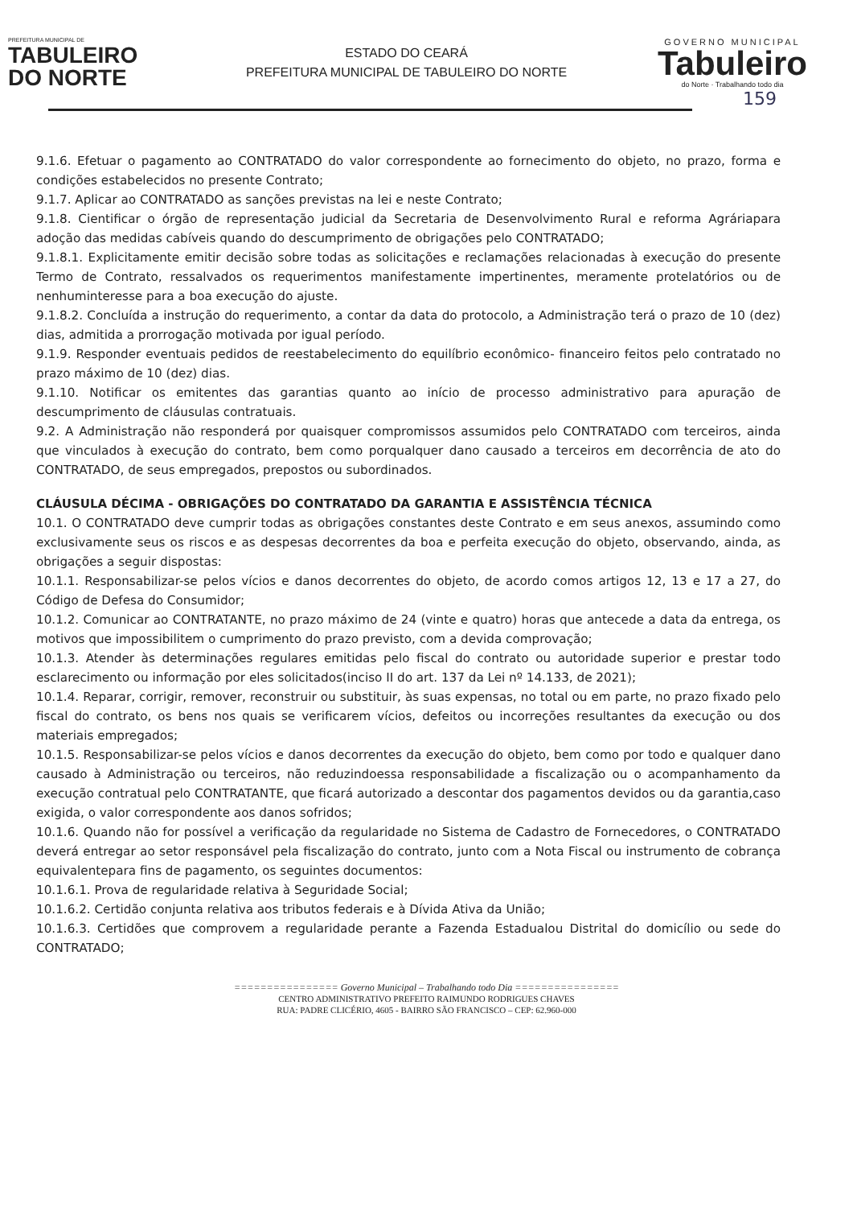PREFEITURA MUNICIPAL DE
TABULEIRO
DO NORTE
ESTADO DO CEARÁ
PREFEITURA MUNICIPAL DE TABULEIRO DO NORTE
GOVERNO MUNICIPAL
Tabuleiro
do Norte · Trabalhando todo dia
159
9.1.6. Efetuar o pagamento ao CONTRATADO do valor correspondente ao fornecimento do objeto, no prazo, forma e condições estabelecidos no presente Contrato;
9.1.7. Aplicar ao CONTRATADO as sanções previstas na lei e neste Contrato;
9.1.8. Cientificar o órgão de representação judicial da Secretaria de Desenvolvimento Rural e reforma Agráriapara adoção das medidas cabíveis quando do descumprimento de obrigações pelo CONTRATADO;
9.1.8.1. Explicitamente emitir decisão sobre todas as solicitações e reclamações relacionadas à execução do presente Termo de Contrato, ressalvados os requerimentos manifestamente impertinentes, meramente protelatórios ou de nenhuminteresse para a boa execução do ajuste.
9.1.8.2. Concluída a instrução do requerimento, a contar da data do protocolo, a Administração terá o prazo de 10 (dez) dias, admitida a prorrogação motivada por igual período.
9.1.9. Responder eventuais pedidos de reestabelecimento do equilíbrio econômico- financeiro feitos pelo contratado no prazo máximo de 10 (dez) dias.
9.1.10. Notificar os emitentes das garantias quanto ao início de processo administrativo para apuração de descumprimento de cláusulas contratuais.
9.2. A Administração não responderá por quaisquer compromissos assumidos pelo CONTRATADO com terceiros, ainda que vinculados à execução do contrato, bem como porqualquer dano causado a terceiros em decorrência de ato do CONTRATADO, de seus empregados, prepostos ou subordinados.
CLÁUSULA DÉCIMA - OBRIGAÇÕES DO CONTRATADO DA GARANTIA E ASSISTÊNCIA TÉCNICA
10.1. O CONTRATADO deve cumprir todas as obrigações constantes deste Contrato e em seus anexos, assumindo como exclusivamente seus os riscos e as despesas decorrentes da boa e perfeita execução do objeto, observando, ainda, as obrigações a seguir dispostas:
10.1.1. Responsabilizar-se pelos vícios e danos decorrentes do objeto, de acordo comos artigos 12, 13 e 17 a 27, do Código de Defesa do Consumidor;
10.1.2. Comunicar ao CONTRATANTE, no prazo máximo de 24 (vinte e quatro) horas que antecede a data da entrega, os motivos que impossibilitem o cumprimento do prazo previsto, com a devida comprovação;
10.1.3. Atender às determinações regulares emitidas pelo fiscal do contrato ou autoridade superior e prestar todo esclarecimento ou informação por eles solicitados(inciso II do art. 137 da Lei nº 14.133, de 2021);
10.1.4. Reparar, corrigir, remover, reconstruir ou substituir, às suas expensas, no total ou em parte, no prazo fixado pelo fiscal do contrato, os bens nos quais se verificarem vícios, defeitos ou incorreções resultantes da execução ou dos materiais empregados;
10.1.5. Responsabilizar-se pelos vícios e danos decorrentes da execução do objeto, bem como por todo e qualquer dano causado à Administração ou terceiros, não reduzindoessa responsabilidade a fiscalização ou o acompanhamento da execução contratual pelo CONTRATANTE, que ficará autorizado a descontar dos pagamentos devidos ou da garantia,caso exigida, o valor correspondente aos danos sofridos;
10.1.6. Quando não for possível a verificação da regularidade no Sistema de Cadastro de Fornecedores, o CONTRATADO deverá entregar ao setor responsável pela fiscalização do contrato, junto com a Nota Fiscal ou instrumento de cobrança equivalentepara fins de pagamento, os seguintes documentos:
10.1.6.1. Prova de regularidade relativa à Seguridade Social;
10.1.6.2. Certidão conjunta relativa aos tributos federais e à Dívida Ativa da União;
10.1.6.3. Certidões que comprovem a regularidade perante a Fazenda Estadualou Distrital do domicílio ou sede do CONTRATADO;
================ Governo Municipal – Trabalhando todo Dia ================
CENTRO ADMINISTRATIVO PREFEITO RAIMUNDO RODRIGUES CHAVES
RUA: PADRE CLICÉRIO, 4605 - BAIRRO SÃO FRANCISCO – CEP: 62.960-000